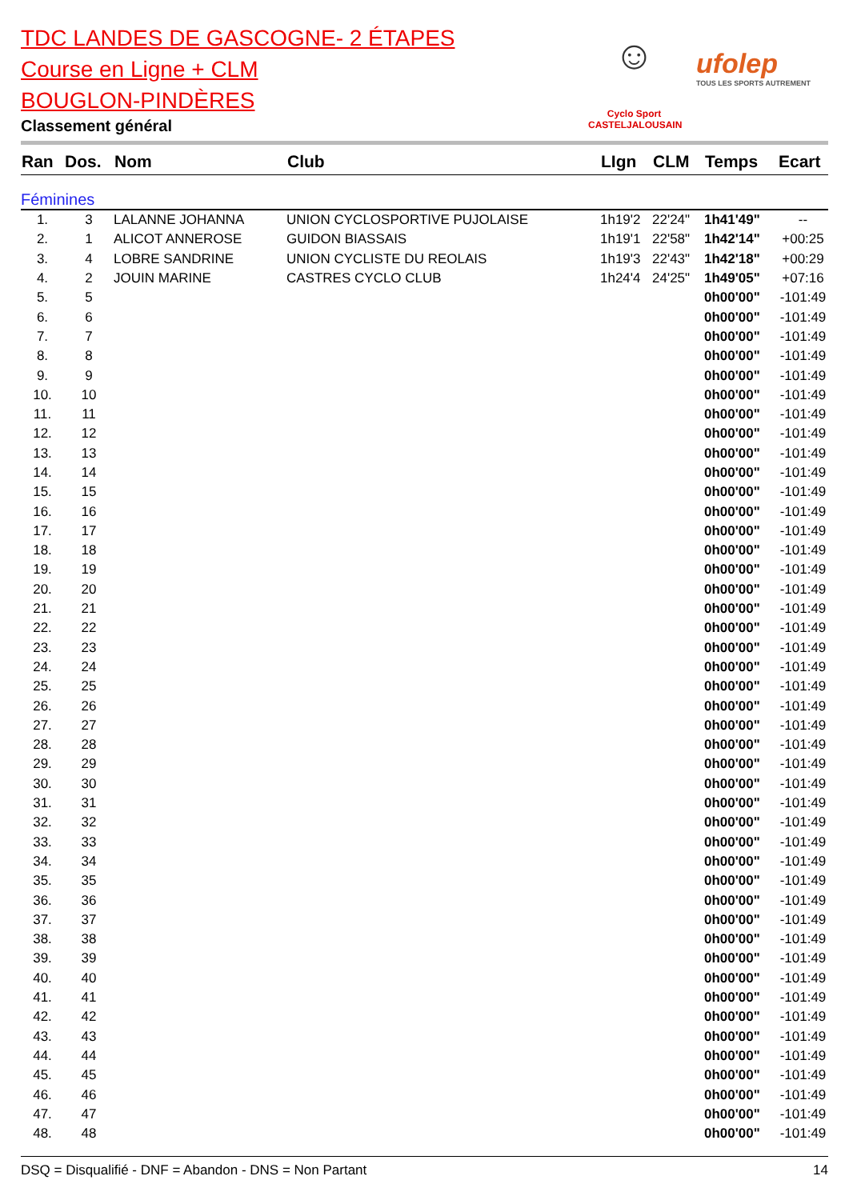TDC LANDES DE GASCOGNE- 2 ÉTAPES
Course en Ligne + CLM
BOUGLON-PINDÈRES
Classement général
☺
Cyclo Sport
CASTELJALOUSAIN
ufolep
TOUS LES SPORTS AUTREMENT
| Ran | Dos. | Nom | Club | LIgn | CLM | Temps | Ecart |
| --- | --- | --- | --- | --- | --- | --- | --- |
| Féminines | | | | | | | |
| 1. | 3 | LALANNE JOHANNA | UNION CYCLOSPORTIVE PUJOLAISE | 1h19'2 | 22'24" | 1h41'49" | -- |
| 2. | 1 | ALICOT ANNEROSE | GUIDON BIASSAIS | 1h19'1 | 22'58" | 1h42'14" | +00:25 |
| 3. | 4 | LOBRE SANDRINE | UNION CYCLISTE DU REOLAIS | 1h19'3 | 22'43" | 1h42'18" | +00:29 |
| 4. | 2 | JOUIN MARINE | CASTRES CYCLO CLUB | 1h24'4 | 24'25" | 1h49'05" | +07:16 |
| 5. | 5 | | | | | 0h00'00" | -101:49 |
| 6. | 6 | | | | | 0h00'00" | -101:49 |
| 7. | 7 | | | | | 0h00'00" | -101:49 |
| 8. | 8 | | | | | 0h00'00" | -101:49 |
| 9. | 9 | | | | | 0h00'00" | -101:49 |
| 10. | 10 | | | | | 0h00'00" | -101:49 |
| 11. | 11 | | | | | 0h00'00" | -101:49 |
| 12. | 12 | | | | | 0h00'00" | -101:49 |
| 13. | 13 | | | | | 0h00'00" | -101:49 |
| 14. | 14 | | | | | 0h00'00" | -101:49 |
| 15. | 15 | | | | | 0h00'00" | -101:49 |
| 16. | 16 | | | | | 0h00'00" | -101:49 |
| 17. | 17 | | | | | 0h00'00" | -101:49 |
| 18. | 18 | | | | | 0h00'00" | -101:49 |
| 19. | 19 | | | | | 0h00'00" | -101:49 |
| 20. | 20 | | | | | 0h00'00" | -101:49 |
| 21. | 21 | | | | | 0h00'00" | -101:49 |
| 22. | 22 | | | | | 0h00'00" | -101:49 |
| 23. | 23 | | | | | 0h00'00" | -101:49 |
| 24. | 24 | | | | | 0h00'00" | -101:49 |
| 25. | 25 | | | | | 0h00'00" | -101:49 |
| 26. | 26 | | | | | 0h00'00" | -101:49 |
| 27. | 27 | | | | | 0h00'00" | -101:49 |
| 28. | 28 | | | | | 0h00'00" | -101:49 |
| 29. | 29 | | | | | 0h00'00" | -101:49 |
| 30. | 30 | | | | | 0h00'00" | -101:49 |
| 31. | 31 | | | | | 0h00'00" | -101:49 |
| 32. | 32 | | | | | 0h00'00" | -101:49 |
| 33. | 33 | | | | | 0h00'00" | -101:49 |
| 34. | 34 | | | | | 0h00'00" | -101:49 |
| 35. | 35 | | | | | 0h00'00" | -101:49 |
| 36. | 36 | | | | | 0h00'00" | -101:49 |
| 37. | 37 | | | | | 0h00'00" | -101:49 |
| 38. | 38 | | | | | 0h00'00" | -101:49 |
| 39. | 39 | | | | | 0h00'00" | -101:49 |
| 40. | 40 | | | | | 0h00'00" | -101:49 |
| 41. | 41 | | | | | 0h00'00" | -101:49 |
| 42. | 42 | | | | | 0h00'00" | -101:49 |
| 43. | 43 | | | | | 0h00'00" | -101:49 |
| 44. | 44 | | | | | 0h00'00" | -101:49 |
| 45. | 45 | | | | | 0h00'00" | -101:49 |
| 46. | 46 | | | | | 0h00'00" | -101:49 |
| 47. | 47 | | | | | 0h00'00" | -101:49 |
| 48. | 48 | | | | | 0h00'00" | -101:49 |
DSQ = Disqualifié - DNF = Abandon - DNS = Non Partant 14